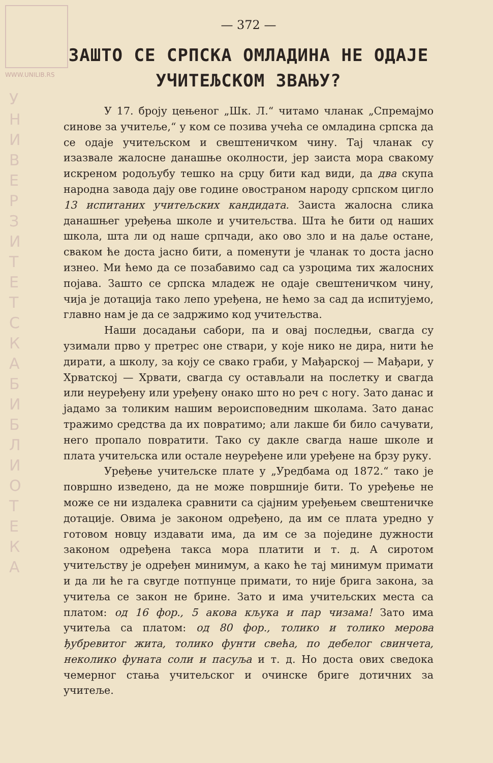WWW.UNILIB.RS
У Н И В Е Р З И Т Е Т С К А Б И Б Л И О Т Е К А
— 372 —
ЗАШТО СЕ СРПСКА ОМЛАДИНА НЕ ОДАЈЕ
УЧИТЕЉСКОМ ЗВАЊУ?
У 17. броју цењеног „Шк. Л.“ читамо чланак „Спремајмо синове за учитеље,“ у ком се позива учећа се омладина српска да се одаје учитељском и свештеничком чину. Тај чланак су изазвале жалосне данашње околности, јер заиста мора свакому искреном родољубу тешко на срцу бити кад види, да два скупа народна завода дају ове године овостраном народу српском цигло 13 испитаних учитељских кандидата. Заиста жалосна слика данашњег уређења школе и учитељства. Шта ће бити од наших школа, шта ли од наше српчади, ако ово зло и на даље остане, сваком ће доста јасно бити, а поменути је чланак то доста јасно изнео. Ми ћемо да се позабавимо сад са узроцима тих жалосних појава. Зашто се српска младеж не одаје свештеничком чину, чија је дотација тако лепо уређена, не ћемо за сад да испитујемо, главно нам је да се задржимо код учитељства.
Наши досадањи сабори, па и овај последњи, свагда су узимали прво у претрес оне ствари, у које нико не дира, нити ће дирати, а школу, за коју се свако граби, у Мађарској — Мађари, у Хрватској — Хрвати, свагда су остављали на послетку и свагда или неуређену или уређену онако што но реч с ногу. Зато данас и јадамо за толиким нашим вероисповедним школама. Зато данас тражимо средства да их повратимо; али лакше би било сачувати, него пропало повратити. Тако су дакле свагда наше школе и плата учитељска или остале неуређене или уређене на брзу руку.
Уређење учитељске плате у „Уредбама од 1872.“ тако је површно изведено, да не може површније бити. То уређење не може се ни издалека сравнити са сјајним уређењем свештеничке дотације. Овима је законом одређено, да им се плата уредно у готовом новцу издавати има, да им се за поједине дужности законом одређена такса мора платити и т. д. А сиротом учитељству је одређен минимум, а како ће тај минимум примати и да ли ће га свугде потпунце примати, то није брига закона, за учитеља се закон не брине. Зато и има учитељских места са платом: од 16 фор., 5 акова кљука и пар чизама! Зато има учитеља са платом: од 80 фор., толико и толико мерова ђубревитог жита, толико фунти свећа, по дебелог свинчета, неколико фуната соли и пасуља и т. д. Но доста ових сведока чемерног стања учитељског и очинске бриге дотичних за учитеље.